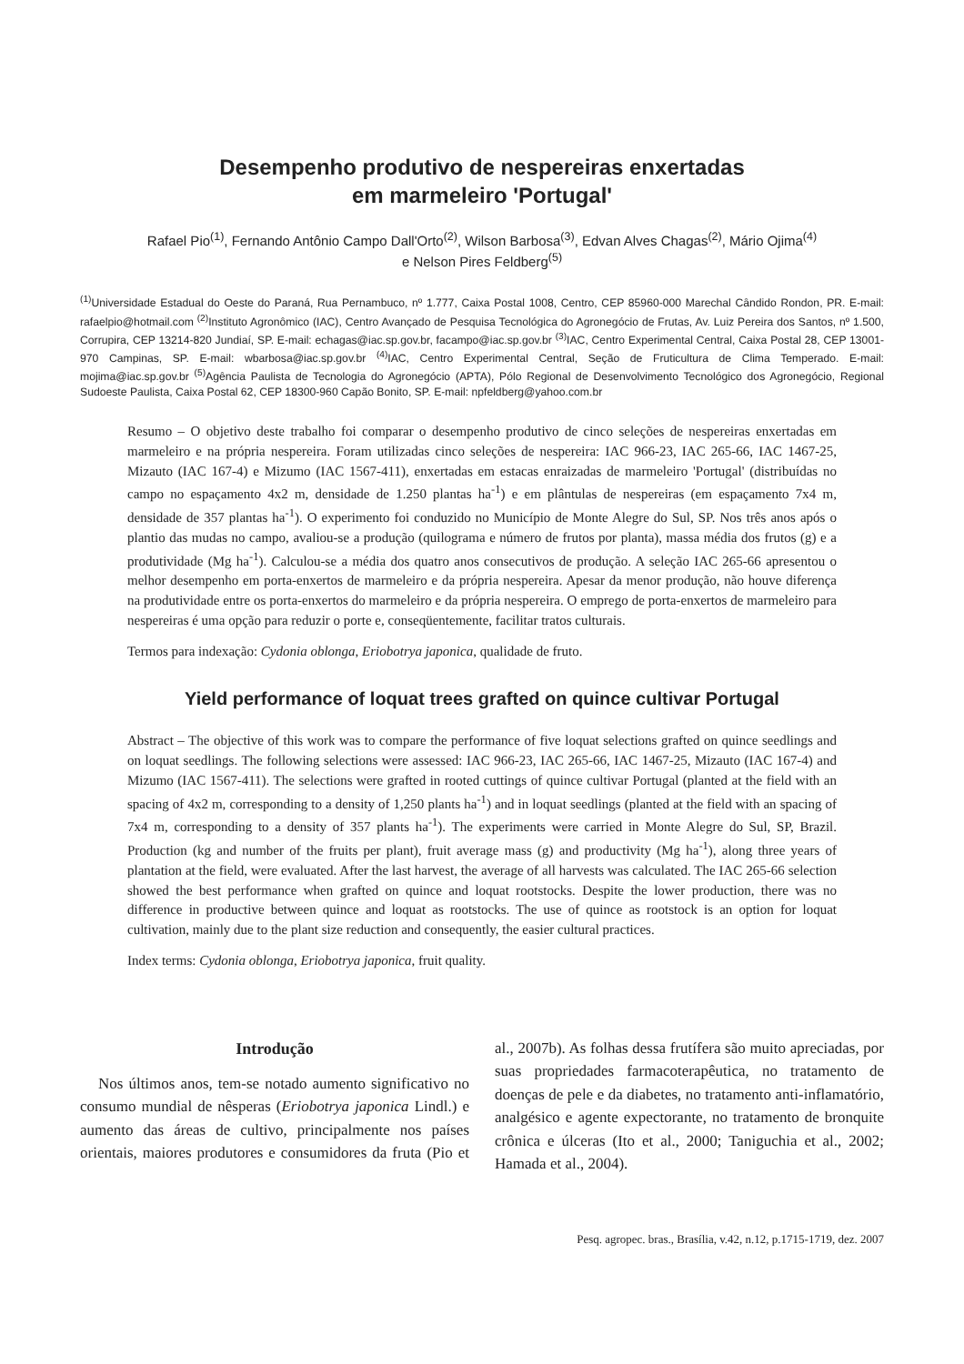Desempenho produtivo de nespereiras enxertadas
em marmeleiro 'Portugal'
Rafael Pio<sup>(1)</sup>, Fernando Antônio Campo Dall'Orto<sup>(2)</sup>, Wilson Barbosa<sup>(3)</sup>, Edvan Alves Chagas<sup>(2)</sup>, Mário Ojima<sup>(4)</sup>
e Nelson Pires Feldberg<sup>(5)</sup>
<sup>(1)</sup> Universidade Estadual do Oeste do Paraná, Rua Pernambuco, nº 1.777, Caixa Postal 1008, Centro, CEP 85960-000 Marechal Cândido Rondon, PR. E-mail: rafaelpio@hotmail.com <sup>(2)</sup>Instituto Agronômico (IAC), Centro Avançado de Pesquisa Tecnológica do Agronegócio de Frutas, Av. Luiz Pereira dos Santos, nº 1.500, Corrupira, CEP 13214-820 Jundiaí, SP. E-mail: echagas@iac.sp.gov.br, facampo@iac.sp.gov.br <sup>(3)</sup>IAC, Centro Experimental Central, Caixa Postal 28, CEP 13001-970 Campinas, SP. E-mail: wbarbosa@iac.sp.gov.br <sup>(4)</sup>IAC, Centro Experimental Central, Seção de Fruticultura de Clima Temperado. E-mail: mojima@iac.sp.gov.br <sup>(5)</sup>Agência Paulista de Tecnologia do Agronegócio (APTA), Pólo Regional de Desenvolvimento Tecnológico dos Agronegócio, Regional Sudoeste Paulista, Caixa Postal 62, CEP 18300-960 Capão Bonito, SP. E-mail: npfeldberg@yahoo.com.br
Resumo – O objetivo deste trabalho foi comparar o desempenho produtivo de cinco seleções de nespereiras enxertadas em marmeleiro e na própria nespereira. Foram utilizadas cinco seleções de nespereira: IAC 966-23, IAC 265-66, IAC 1467-25, Mizauto (IAC 167-4) e Mizumo (IAC 1567-411), enxertadas em estacas enraizadas de marmeleiro 'Portugal' (distribuídas no campo no espaçamento 4x2 m, densidade de 1.250 plantas ha<sup>-1</sup>) e em plântulas de nespereiras (em espaçamento 7x4 m, densidade de 357 plantas ha<sup>-1</sup>). O experimento foi conduzido no Município de Monte Alegre do Sul, SP. Nos três anos após o plantio das mudas no campo, avaliou-se a produção (quilograma e número de frutos por planta), massa média dos frutos (g) e a produtividade (Mg ha<sup>-1</sup>). Calculou-se a média dos quatro anos consecutivos de produção. A seleção IAC 265-66 apresentou o melhor desempenho em porta-enxertos de marmeleiro e da própria nespereira. Apesar da menor produção, não houve diferença na produtividade entre os porta-enxertos do marmeleiro e da própria nespereira. O emprego de porta-enxertos de marmeleiro para nespereiras é uma opção para reduzir o porte e, conseqüentemente, facilitar tratos culturais.
Termos para indexação: Cydonia oblonga, Eriobotrya japonica, qualidade de fruto.
Yield performance of loquat trees grafted on quince cultivar Portugal
Abstract – The objective of this work was to compare the performance of five loquat selections grafted on quince seedlings and on loquat seedlings. The following selections were assessed: IAC 966-23, IAC 265-66, IAC 1467-25, Mizauto (IAC 167-4) and Mizumo (IAC 1567-411). The selections were grafted in rooted cuttings of quince cultivar Portugal (planted at the field with an spacing of 4x2 m, corresponding to a density of 1,250 plants ha<sup>-1</sup>) and in loquat seedlings (planted at the field with an spacing of 7x4 m, corresponding to a density of 357 plants ha<sup>-1</sup>). The experiments were carried in Monte Alegre do Sul, SP, Brazil. Production (kg and number of the fruits per plant), fruit average mass (g) and productivity (Mg ha<sup>-1</sup>), along three years of plantation at the field, were evaluated. After the last harvest, the average of all harvests was calculated. The IAC 265-66 selection showed the best performance when grafted on quince and loquat rootstocks. Despite the lower production, there was no difference in productive between quince and loquat as rootstocks. The use of quince as rootstock is an option for loquat cultivation, mainly due to the plant size reduction and consequently, the easier cultural practices.
Index terms: Cydonia oblonga, Eriobotrya japonica, fruit quality.
Introdução
Nos últimos anos, tem-se notado aumento significativo no consumo mundial de nêsperas (Eriobotrya japonica Lindl.) e aumento das áreas de cultivo, principalmente nos países orientais, maiores produtores e consumidores da fruta (Pio et al., 2007b). As folhas dessa frutífera são muito apreciadas, por suas propriedades farmacoterapêutica, no tratamento de doenças de pele e da diabetes, no tratamento anti-inflamatório, analgésico e agente expectorante, no tratamento de bronquite crônica e úlceras (Ito et al., 2000; Taniguchia et al., 2002; Hamada et al., 2004).
Pesq. agropec. bras., Brasília, v.42, n.12, p.1715-1719, dez. 2007